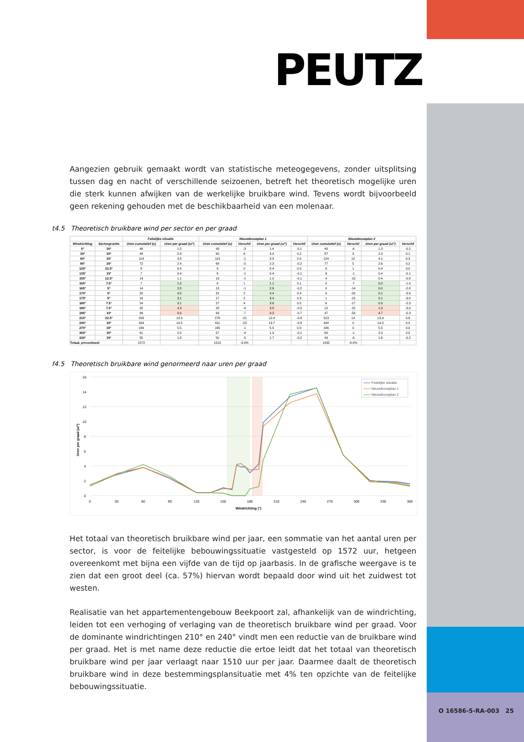PEUTZ
Aangezien gebruik gemaakt wordt van statistische meteogegevens, zonder uitsplitsing tussen dag en nacht of verschillende seizoenen, betreft het theoretisch mogelijke uren die sterk kunnen afwijken van de werkelijke bruikbare wind. Tevens wordt bijvoorbeeld geen rekening gehouden met de beschikbaarheid van een molenaar.
t4.5 Theoretisch bruikbare wind per sector en per graad
| | | Feitelijke situatie | | Nieuwbouwplan 1 | | | | Nieuwbouwplan 2 | | | |
| --- | --- | --- | --- | --- | --- | --- | --- | --- | --- | --- | --- |
| Windrichting | Sectorgrootte | Uren cumulatief (u) | Uren per graad (u/°) | Uren cumulatief (u) | Verschil | Uren per graad (u/°) | Verschil | Uren cumulatief (u) | Verschil | Uren per graad (u/°) | Verschil |
| 0° | 30° | 46 | 1.5 | 43 | -3 | 1.4 | -0.1 | 40 | -6 | 1.3 | -0.2 |
| 30° | 30° | 84 | 2.8 | 90 | 6 | 3.0 | 0.2 | 87 | 3 | 2.9 | 0.1 |
| 60° | 30° | 114 | 3.8 | 113 | -1 | 3.8 | 0.0 | 124 | 10 | 4.1 | 0.3 |
| 90° | 30° | 72 | 2.4 | 68 | -5 | 2.3 | -0.2 | 77 | 5 | 2.6 | 0.2 |
| 120° | 22.5° | 8 | 0.4 | 9 | 0 | 0.4 | 0.0 | 9 | 1 | 0.4 | 0.0 |
| 135° | 15° | 7 | 0.4 | 6 | -1 | 0.4 | -0.1 | 6 | -1 | 0.4 | -0.1 |
| 150° | 12.5° | 14 | 1.1 | 13 | -1 | 1.0 | -0.1 | 4 | -10 | 0.4 | -0.8 |
| 160° | 7.5° | 7 | 1.0 | 8 | 1 | 1.1 | 0.1 | 0 | -7 | 0.0 | -1.0 |
| 165° | 5° | 14 | 2.8 | 13 | -1 | 2.6 | -0.2 | 0 | -14 | 0.0 | -2.8 |
| 170° | 5° | 20 | 4.0 | 22 | 2 | 4.4 | 0.4 | 0 | -20 | 0.1 | -3.9 |
| 175° | 5° | 16 | 3.1 | 17 | 2 | 3.4 | 0.3 | 1 | -15 | 0.1 | -3.0 |
| 180° | 7.5° | 24 | 3.1 | 27 | 4 | 3.6 | 0.5 | 6 | -17 | 0.9 | -2.3 |
| 190° | 7.5° | 32 | 4.3 | 28 | -4 | 3.8 | -0.5 | 10 | -22 | 1.3 | -3.0 |
| 195° | 10° | 99 | 9.9 | 93 | -7 | 9.3 | -0.7 | 47 | -53 | 4.7 | -5.3 |
| 210° | 22.5° | 299 | 13.3 | 278 | -21 | 12.4 | -0.9 | 313 | 14 | 13.9 | 0.6 |
| 240° | 30° | 434 | 14.5 | 411 | -23 | 13.7 | -0.8 | 434 | 0 | 14.5 | 0.0 |
| 270° | 30° | 166 | 5.5 | 165 | -1 | 5.5 | 0.0 | 166 | 0 | 5.5 | 0.0 |
| 300° | 30° | 61 | 2.0 | 57 | -4 | 1.9 | -0.1 | 60 | -1 | 2.0 | 0.0 |
| 330° | 30° | 55 | 1.8 | 50 | -5 | 1.7 | -0.2 | 49 | -6 | 1.6 | -0.2 |
| Totaal, procentueel | | 1572 | | 1510 | -3.9% | | | 1432 | -8.9% | | |
f4.5 Theoretisch bruikbare wind genormeerd naar uren per graad
16
14
12
10
8
6
4
2
0
0
30
60
90
120
150
180
210
240
270
300
330
360
Windrichting (°)
Uren per graad (u/°)
Feitelijke situatie
Nieuwbouwplan 1
Nieuwbouwplan 2
Het totaal van theoretisch bruikbare wind per jaar, een sommatie van het aantal uren per sector, is voor de feitelijke bebouwingssituatie vastgesteld op 1572 uur, hetgeen overeenkomt met bijna een vijfde van de tijd op jaarbasis. In de grafische weergave is te zien dat een groot deel (ca. 57%) hiervan wordt bepaald door wind uit het zuidwest tot westen.
Realisatie van het appartementengebouw Beekpoort zal, afhankelijk van de windrichting, leiden tot een verhoging of verlaging van de theoretisch bruikbare wind per graad. Voor de dominante windrichtingen 210° en 240° vindt men een reductie van de bruikbare wind per graad. Het is met name deze reductie die ertoe leidt dat het totaal van theoretisch bruikbare wind per jaar verlaagt naar 1510 uur per jaar. Daarmee daalt de theoretisch bruikbare wind in deze bestemmingsplansituatie met 4% ten opzichte van de feitelijke bebouwingssituatie.
O 16586-5-RA-003 25